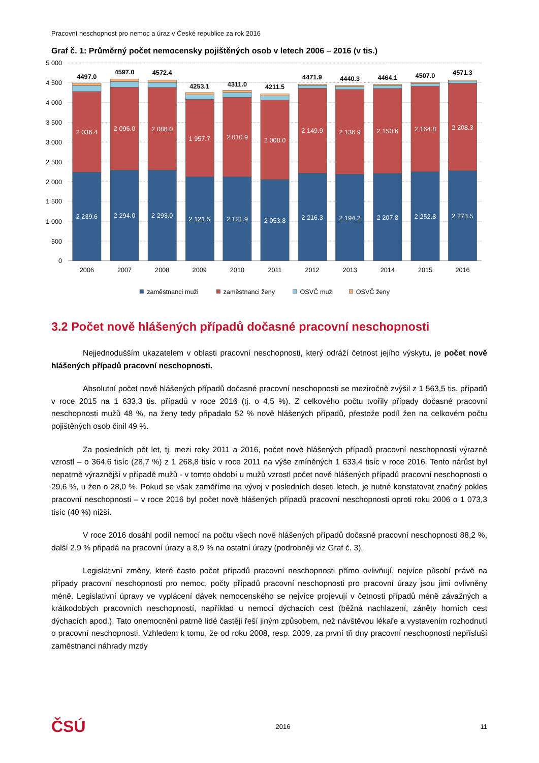Pracovní neschopnost pro nemoc a úraz v České republice za rok 2016
Graf č. 1: Průměrný počet nemocensky pojištěných osob v letech 2006 – 2016 (v tis.)
5 000
4 500
4 000
3 500
3 000
2 500
2 000
1 500
1 000
500
0
4497.0
2 036.4
2 239.6
2006
4597.0
2 096.0
2 294.0
2007
4572.4
2 088.0
2 293.0
2008
4253.1
1 957.7
2 121.5
2009
4311.0
2 010.9
2 121.9
2010
4211.5
2 008.0
2 053.8
2011
4471.9
2 149.9
2 216.3
2012
4440.3
2 136.9
2 194.2
2013
4464.1
2 150.6
2 207.8
2014
4507.0
2 164.8
2 252.8
2015
4571.3
2 208.3
2 273.5
2016
zaměstnanci muži
zaměstnanci ženy
OSVČ muži
OSVČ ženy
3.2 Počet nově hlášených případů dočasné pracovní neschopnosti
Nejjednodušším ukazatelem v oblasti pracovní neschopnosti, který odráží četnost jejího výskytu, je počet nově hlášených případů pracovní neschopnosti.
Absolutní počet nově hlášených případů dočasné pracovní neschopnosti se meziročně zvýšil z 1 563,5 tis. případů v roce 2015 na 1 633,3 tis. případů v roce 2016 (tj. o 4,5 %). Z celkového počtu tvořily případy dočasné pracovní neschopnosti mužů 48 %, na ženy tedy připadalo 52 % nově hlášených případů, přestože podíl žen na celkovém počtu pojištěných osob činil 49 %.
Za posledních pět let, tj. mezi roky 2011 a 2016, počet nově hlášených případů pracovní neschopnosti výrazně vzrostl – o 364,6 tisíc (28,7 %) z 1 268,8 tisíc v roce 2011 na výše zmíněných 1 633,4 tisíc v roce 2016. Tento nárůst byl nepatrně výraznější v případě mužů - v tomto období u mužů vzrostl počet nově hlášených případů pracovní neschopnosti o 29,6 %, u žen o 28,0 %. Pokud se však zaměříme na vývoj v posledních deseti letech, je nutné konstatovat značný pokles pracovní neschopnosti – v roce 2016 byl počet nově hlášených případů pracovní neschopnosti oproti roku 2006 o 1 073,3 tisíc (40 %) nižší.
V roce 2016 dosáhl podíl nemocí na počtu všech nově hlášených případů dočasné pracovní neschopnosti 88,2 %, další 2,9 % připadá na pracovní úrazy a 8,9 % na ostatní úrazy (podrobněji viz Graf č. 3).
Legislativní změny, které často počet případů pracovní neschopnosti přímo ovlivňují, nejvíce působí právě na případy pracovní neschopnosti pro nemoc, počty případů pracovní neschopnosti pro pracovní úrazy jsou jimi ovlivněny méně. Legislativní úpravy ve vyplácení dávek nemocenského se nejvíce projevují v četnosti případů méně závažných a krátkodobých pracovních neschopností, například u nemoci dýchacích cest (běžná nachlazení, záněty horních cest dýchacích apod.). Tato onemocnění patrně lidé častěji řeší jiným způsobem, než návštěvou lékaře a vystavením rozhodnutí o pracovní neschopnosti. Vzhledem k tomu, že od roku 2008, resp. 2009, za první tři dny pracovní neschopnosti nepřísluší zaměstnanci náhrady mzdy
ČSÚ 2016 11